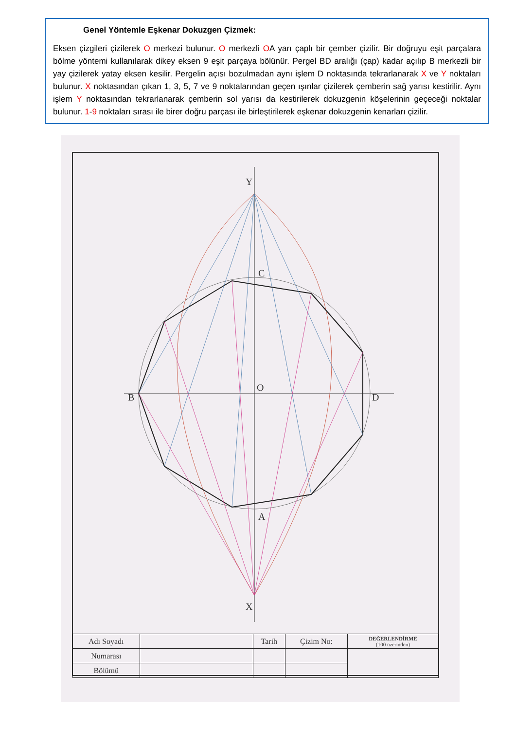Genel Yöntemle Eşkenar Dokuzgen Çizmek:
Eksen çizgileri çizilerek O merkezi bulunur. O merkezli OA yarı çaplı bir çember çizilir. Bir doğruyu eşit parçalara bölme yöntemi kullanılarak dikey eksen 9 eşit parçaya bölünür. Pergel BD aralığı (çap) kadar açılıp B merkezli bir yay çizilerek yatay eksen kesilir. Pergelin açısı bozulmadan aynı işlem D noktasında tekrarlanarak X ve Y noktaları bulunur. X noktasından çıkan 1, 3, 5, 7 ve 9 noktalarından geçen ışınlar çizilerek çemberin sağ yarısı kestirilir. Aynı işlem Y noktasından tekrarlanarak çemberin sol yarısı da kestirilerek dokuzgenin köşelerinin geçeceği noktalar bulunur. 1-9 noktaları sırası ile birer doğru parçası ile birleştirilerek eşkenar dokuzgenin kenarları çizilir.
Y
X
C
A
B
D
O
| Adı Soyadı | | Tarih | Çizim No: | DEĞERLENDİRME (100 üzerinden) |
| Numarası | | | | |
| Bölümü | | | | |